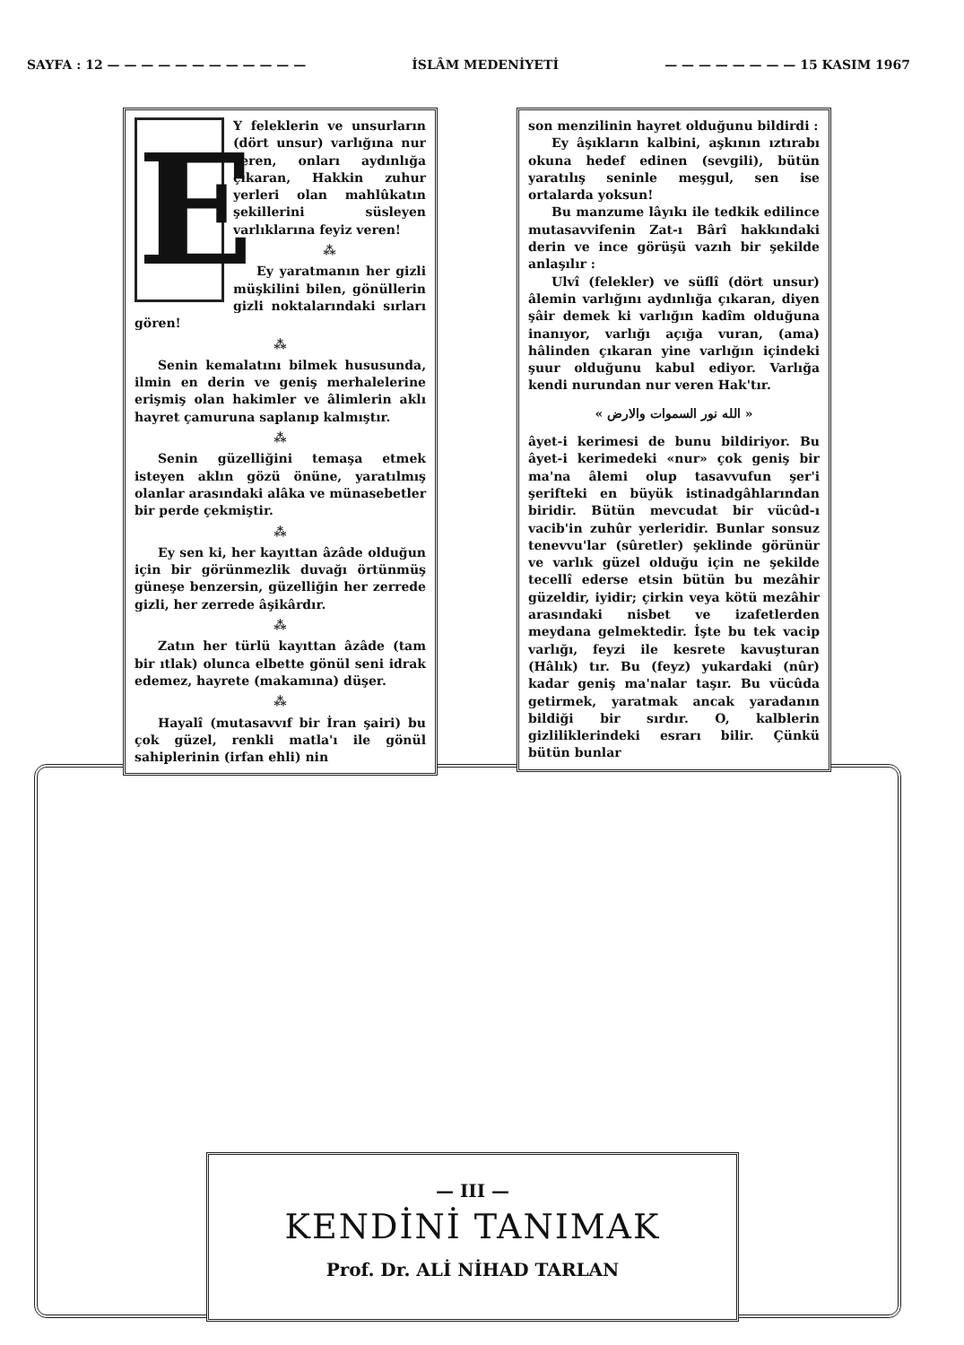SAYFA : 12 — — — — — — — — — — — — İSLÂM MEDENİYETİ — — — — — — — — 15 KASIM 1967
E
Y feleklerin ve unsurların (dört unsur) varlığına nur veren, onları aydınlığa çıkaran, Hakkin zuhur yerleri olan mahlûkatın şekillerini süsleyen varlıklarına feyiz veren!
⁂
Ey yaratmanın her gizli müşkilini bilen, gönüllerin gizli noktalarındaki sırları gören!
⁂
Senin kemalatını bilmek hususunda, ilmin en derin ve geniş merhalelerine erişmiş olan hakimler ve âlimlerin aklı hayret çamuruna saplanıp kalmıştır.
⁂
Senin güzelliğini temaşa etmek isteyen aklın gözü önüne, yaratılmış olanlar arasındaki alâka ve münasebetler bir perde çekmiştir.
⁂
Ey sen ki, her kayıttan âzâde olduğun için bir görünmezlik duvağı örtünmüş güneşe benzersin, güzelliğin her zerrede gizli, her zerrede âşikârdır.
⁂
Zatın her türlü kayıttan âzâde (tam bir ıtlak) olunca elbette gönül seni idrak edemez, hayrete (makamına) düşer.
⁂
Hayalî (mutasavvıf bir İran şairi) bu çok güzel, renkli matla'ı ile gönül sahiplerinin (irfan ehli) nin
son menzilinin hayret olduğunu bildirdi :
Ey âşıkların kalbini, aşkının ıztırabı okuna hedef edinen (sevgili), bütün yaratılış seninle meşgul, sen ise ortalarda yoksun!
Bu manzume lâyıkı ile tedkik edilince mutasavvifenin Zat-ı Bârî hakkındaki derin ve ince görüşü vazıh bir şekilde anlaşılır :
Ulvî (felekler) ve süflî (dört unsur) âlemin varlığını aydınlığa çıkaran, diyen şâir demek ki varlığın kadîm olduğuna inanıyor, varlığı açığa vuran, (ama) hâlinden çıkaran yine varlığın içindeki şuur olduğunu kabul ediyor. Varlığa kendi nurundan nur veren Hak'tır.
« الله نور السموات والارض »
âyet-i kerimesi de bunu bildiriyor. Bu âyet-i kerimedeki «nur» çok geniş bir ma'na âlemi olup tasavvufun şer'i şerifteki en büyük istinadgâhlarından biridir. Bütün mevcudat bir vücûd-ı vacib'in zuhûr yerleridir. Bunlar sonsuz tenevvu'lar (sûretler) şeklinde görünür ve varlık güzel olduğu için ne şekilde tecellî ederse etsin bütün bu mezâhir güzeldir, iyidir; çirkin veya kötü mezâhir arasındaki nisbet ve izafetlerden meydana gelmektedir. İşte bu tek vacip varlığı, feyzi ile kesrete kavuşturan (Hâlık) tır. Bu (feyz) yukardaki (nûr) kadar geniş ma'nalar taşır. Bu vücûda getirmek, yaratmak ancak yaradanın bildiği bir sırdır. O, kalblerin gizliliklerindeki esrarı bilir. Çünkü bütün bunlar
— III —
KENDİNİ TANIMAK
Prof. Dr. ALİ NİHAD TARLAN